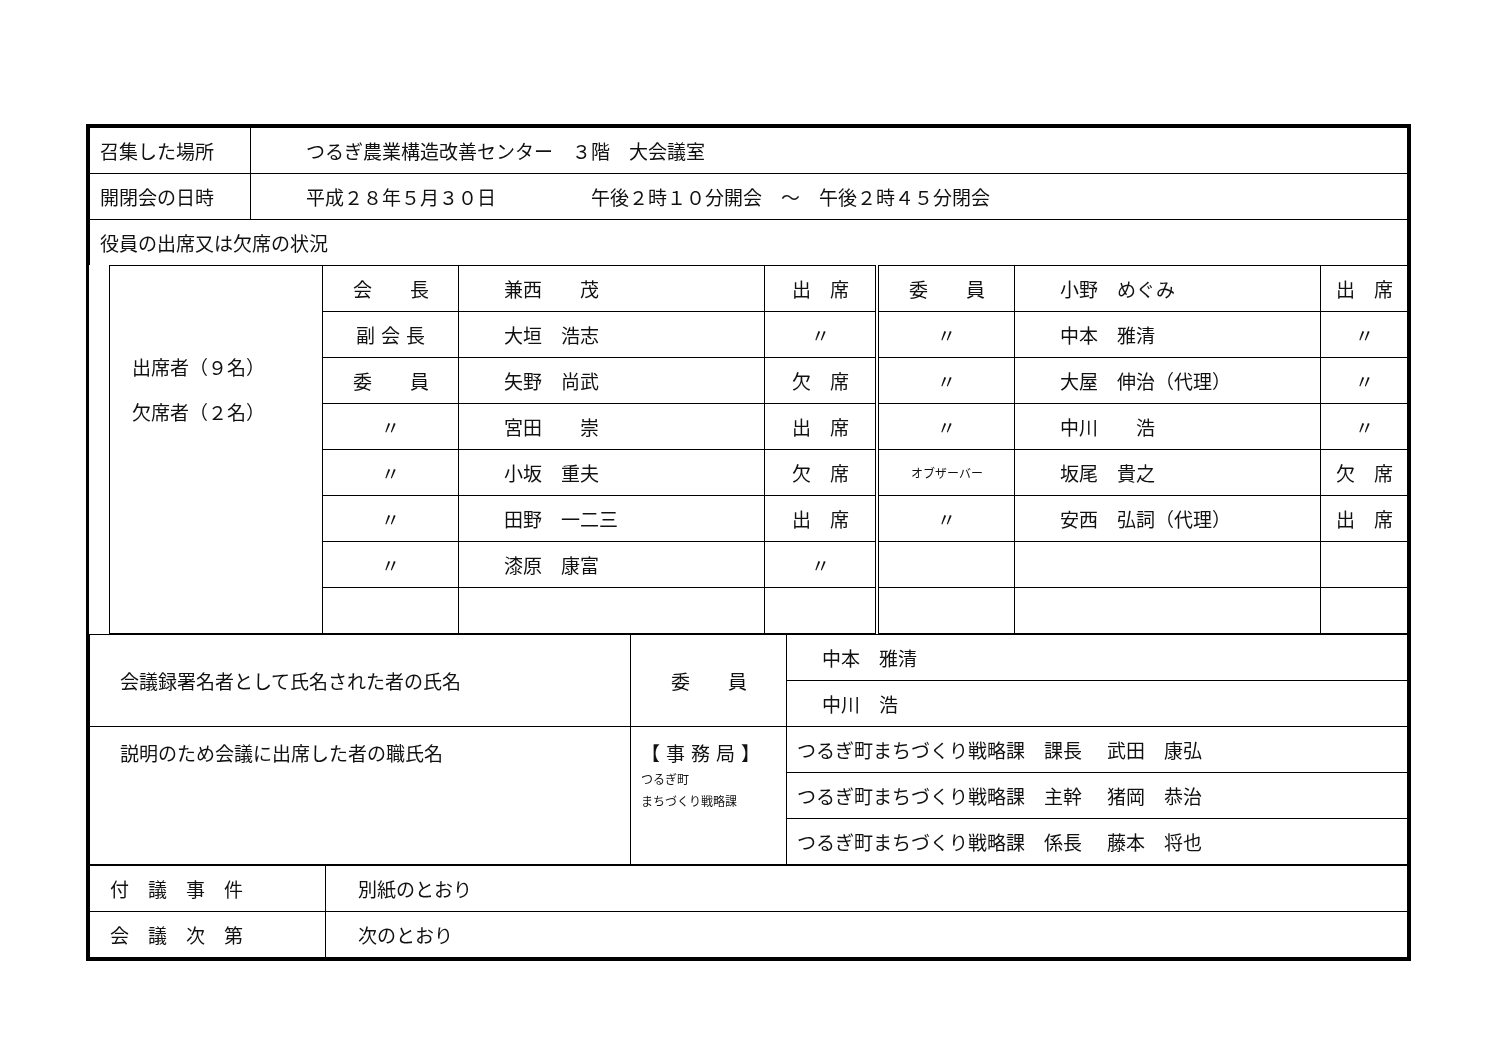| 召集した場所 | つるぎ農業構造改善センター ３階 大会議室 |
| 開閉会の日時 | 平成２８年５月３０日 午後２時１０分開会 ～ 午後２時４５分閉会 |
| 役員の出席又は欠席の状況 | |
| 出席者（９名） 欠席者（２名） | 会 長 | 兼西 茂 | 出 席 | 委 員 | 小野 めぐみ | 出 席 |
| | 副 会 長 | 大垣 浩志 | 〃 | 〃 | 中本 雅清 | 〃 |
| | 委 員 | 矢野 尚武 | 欠 席 | 〃 | 大屋 伸治（代理） | 〃 |
| | 〃 | 宮田 崇 | 出 席 | 〃 | 中川 浩 | 〃 |
| | 〃 | 小坂 重夫 | 欠 席 | オブザーバー | 坂尾 貴之 | 欠 席 |
| | 〃 | 田野 一二三 | 出 席 | 〃 | 安西 弘詞（代理） | 出 席 |
| | 〃 | 漆原 康富 | 〃 | | | |
| 会議録署名者として氏名された者の氏名 | 委 員 | 中本 雅清 |
| | | 中川 浩 |
| 説明のため会議に出席した者の職氏名 | 【 事 務 局 】 つるぎ町 まちづくり戦略課 | つるぎ町まちづくり戦略課 課長 武田 康弘 |
| | | つるぎ町まちづくり戦略課 主幹 猪岡 恭治 |
| | | つるぎ町まちづくり戦略課 係長 藤本 将也 |
| 付 議 事 件 | 別紙のとおり |
| 会 議 次 第 | 次のとおり |